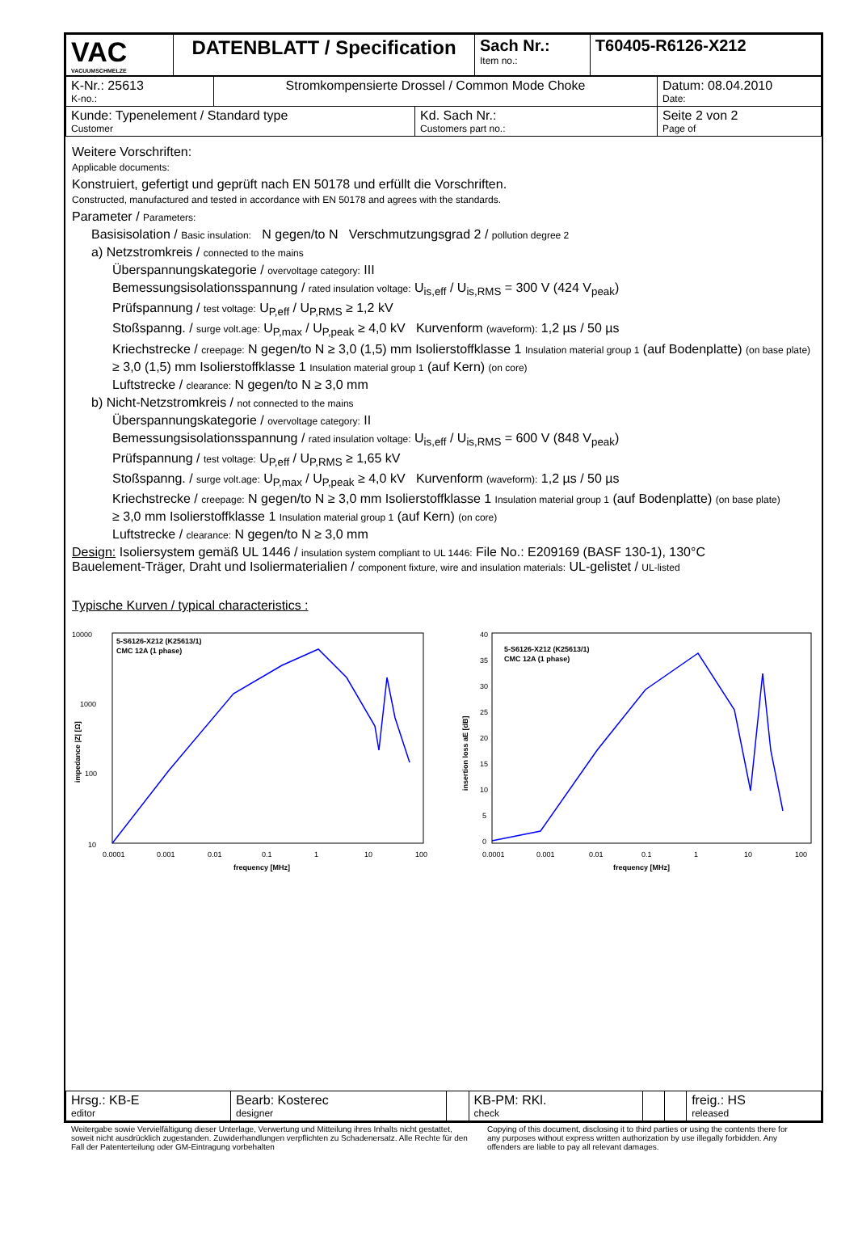| VAC VACUUMSCHMELZE | DATENBLATT / Specification | Sach Nr.: Item no.: | T60405-R6126-X212 |
| K-Nr.: 25613 K-no.: | Stromkompensierte Drossel / Common Mode Choke | | Datum: 08.04.2010 Date: |
| Kunde: Typenelement / Standard type Customer | | Kd. Sach Nr.: Customers part no.: | Seite 2 von 2 Page of |
Weitere Vorschriften:
Applicable documents:
Konstruiert, gefertigt und geprüft nach EN 50178 und erfüllt die Vorschriften.
Constructed, manufactured and tested in accordance with EN 50178 and agrees with the standards.
Parameter / Parameters:
Basisisolation / Basic insulation: N gegen/to N Verschmutzungsgrad 2 / pollution degree 2
a) Netzstromkreis / connected to the mains
Überspannungskategorie / overvoltage category: III
Bemessungsisolationsspannung / rated insulation voltage: U<sub>is,eff</sub> / U<sub>is,RMS</sub> = 300 V (424 V<sub>peak</sub>)
Prüfspannung / test voltage: U<sub>P,eff</sub> / U<sub>P,RMS</sub> ≥ 1,2 kV
Stoßspanng. / surge volt.age: U<sub>P,max</sub> / U<sub>P,peak</sub> ≥ 4,0 kV Kurvenform (waveform): 1,2 µs / 50 µs
Kriechstrecke / creepage: N gegen/to N ≥ 3,0 (1,5) mm Isolierstoffklasse 1 Insulation material group 1 (auf Bodenplatte) (on base plate)
≥ 3,0 (1,5) mm Isolierstoffklasse 1 Insulation material group 1 (auf Kern) (on core)
Luftstrecke / clearance: N gegen/to N ≥ 3,0 mm
b) Nicht-Netzstromkreis / not connected to the mains
Überspannungskategorie / overvoltage category: II
Bemessungsisolationsspannung / rated insulation voltage: U<sub>is,eff</sub> / U<sub>is,RMS</sub> = 600 V (848 V<sub>peak</sub>)
Prüfspannung / test voltage: U<sub>P,eff</sub> / U<sub>P,RMS</sub> ≥ 1,65 kV
Stoßspanng. / surge volt.age: U<sub>P,max</sub> / U<sub>P,peak</sub> ≥ 4,0 kV Kurvenform (waveform): 1,2 µs / 50 µs
Kriechstrecke / creepage: N gegen/to N ≥ 3,0 mm Isolierstoffklasse 1 Insulation material group 1 (auf Bodenplatte) (on base plate)
≥ 3,0 mm Isolierstoffklasse 1 Insulation material group 1 (auf Kern) (on core)
Luftstrecke / clearance: N gegen/to N ≥ 3,0 mm
Design: Isoliersystem gemäß UL 1446 / insulation system compliant to UL 1446: File No.: E209169 (BASF 130-1), 130°C
Bauelement-Träger, Draht und Isoliermaterialien / component fixture, wire and insulation materials: UL-gelistet / UL-listed
Typische Kurven / typical characteristics :
10000
1000
100
10
impedance |Z| [Ω]
5-S6126-X212 (K25613/1)
CMC 12A (1 phase)
0.0001
0.001
0.01
0.1
1
10
100
frequency [MHz]
40
35
30
25
20
15
10
5
0
insertion loss aE [dB]
5-S6126-X212 (K25613/1)
CMC 12A (1 phase)
0.0001
0.001
0.01
0.1
1
10
100
frequency [MHz]
| Hrsg.: KB-E editor | Bearb: Kosterec designer | | KB-PM: RKl. check | | | freig.: HS released |
Weitergabe sowie Vervielfältigung dieser Unterlage, Verwertung und Mitteilung ihres Inhalts nicht gestattet, soweit nicht ausdrücklich zugestanden. Zuwiderhandlungen verpflichten zu Schadenersatz. Alle Rechte für den Fall der Patenterteilung oder GM-Eintragung vorbehalten
Copying of this document, disclosing it to third parties or using the contents there for any purposes without express written authorization by use illegally forbidden. Any offenders are liable to pay all relevant damages.